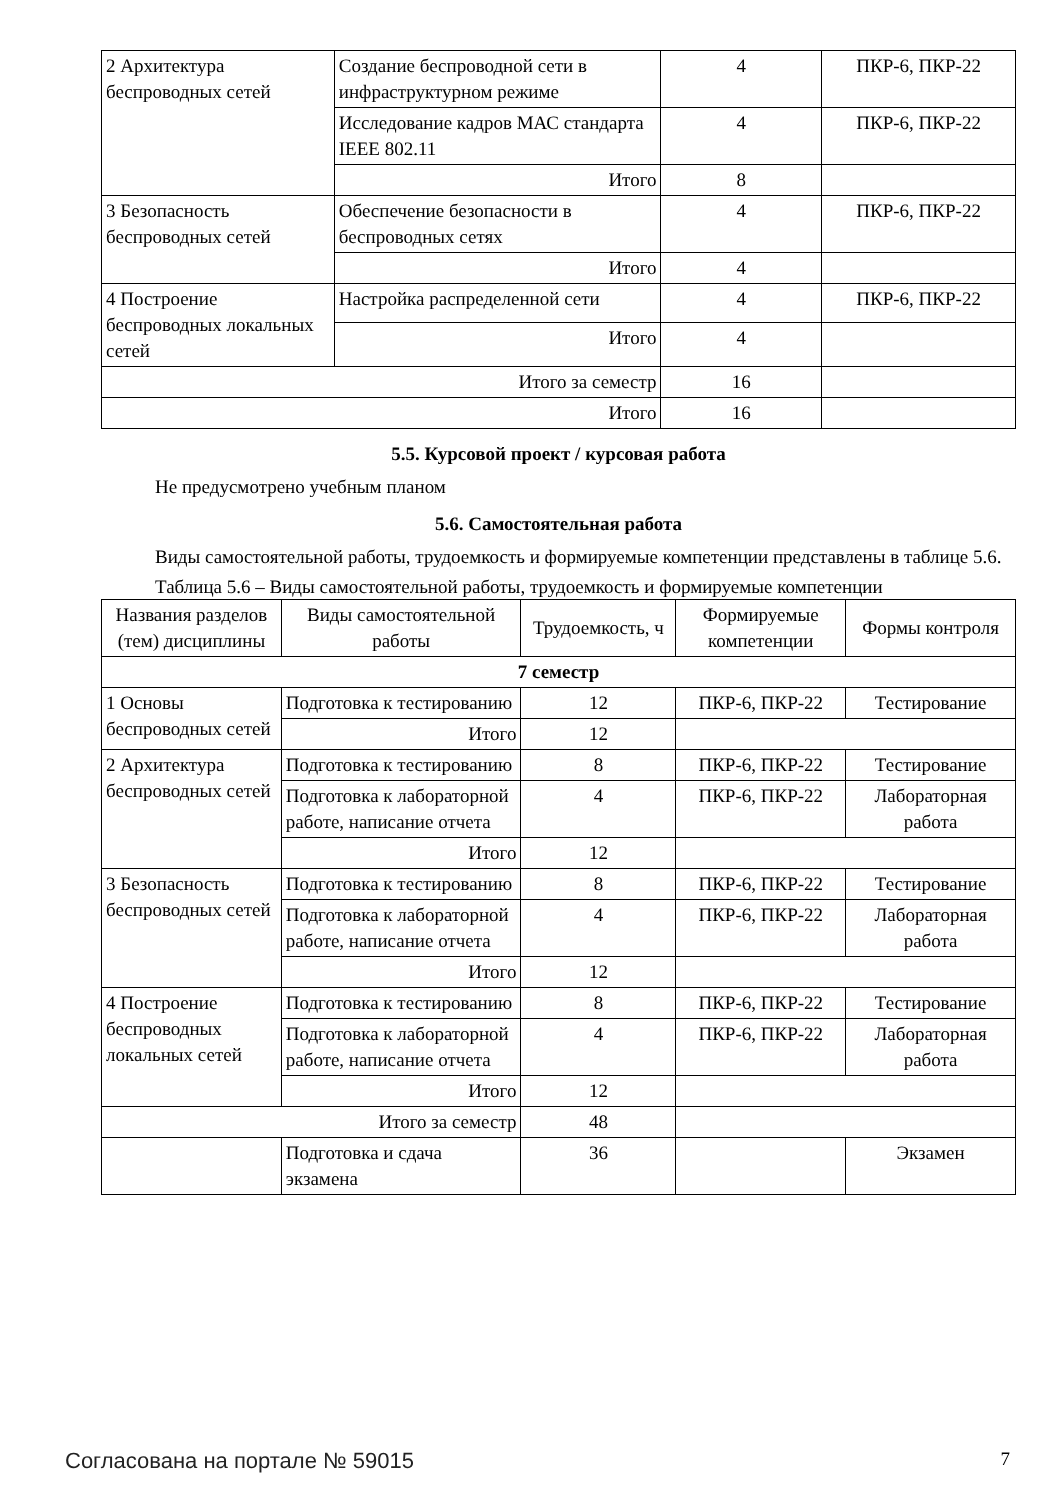| 2 Архитектура беспроводных сетей | Создание беспроводной сети в инфраструктурном режиме | 4 | ПКР-6, ПКР-22 |
| | Исследование кадров МАС стандарта IEEE 802.11 | 4 | ПКР-6, ПКР-22 |
| | Итого | 8 | |
| 3 Безопасность беспроводных сетей | Обеспечение безопасности в беспроводных сетях | 4 | ПКР-6, ПКР-22 |
| | Итого | 4 | |
| 4 Построение беспроводных локальных сетей | Настройка распределенной сети | 4 | ПКР-6, ПКР-22 |
| | Итого | 4 | |
| Итого за семестр | | 16 | |
| Итого | | 16 | |
5.5. Курсовой проект / курсовая работа
Не предусмотрено учебным планом
5.6. Самостоятельная работа
Виды самостоятельной работы, трудоемкость и формируемые компетенции представлены в таблице 5.6.
Таблица 5.6 – Виды самостоятельной работы, трудоемкость и формируемые компетенции
| Названия разделов (тем) дисциплины | Виды самостоятельной работы | Трудоемкость, ч | Формируемые компетенции | Формы контроля |
| --- | --- | --- | --- | --- |
| 7 семестр | | | | |
| 1 Основы беспроводных сетей | Подготовка к тестированию | 12 | ПКР-6, ПКР-22 | Тестирование |
| | Итого | 12 | | |
| 2 Архитектура беспроводных сетей | Подготовка к тестированию | 8 | ПКР-6, ПКР-22 | Тестирование |
| | Подготовка к лабораторной работе, написание отчета | 4 | ПКР-6, ПКР-22 | Лабораторная работа |
| | Итого | 12 | | |
| 3 Безопасность беспроводных сетей | Подготовка к тестированию | 8 | ПКР-6, ПКР-22 | Тестирование |
| | Подготовка к лабораторной работе, написание отчета | 4 | ПКР-6, ПКР-22 | Лабораторная работа |
| | Итого | 12 | | |
| 4 Построение беспроводных локальных сетей | Подготовка к тестированию | 8 | ПКР-6, ПКР-22 | Тестирование |
| | Подготовка к лабораторной работе, написание отчета | 4 | ПКР-6, ПКР-22 | Лабораторная работа |
| | Итого | 12 | | |
| Итого за семестр | | 48 | | |
| | Подготовка и сдача экзамена | 36 | | Экзамен |
Согласована на портале № 59015 7